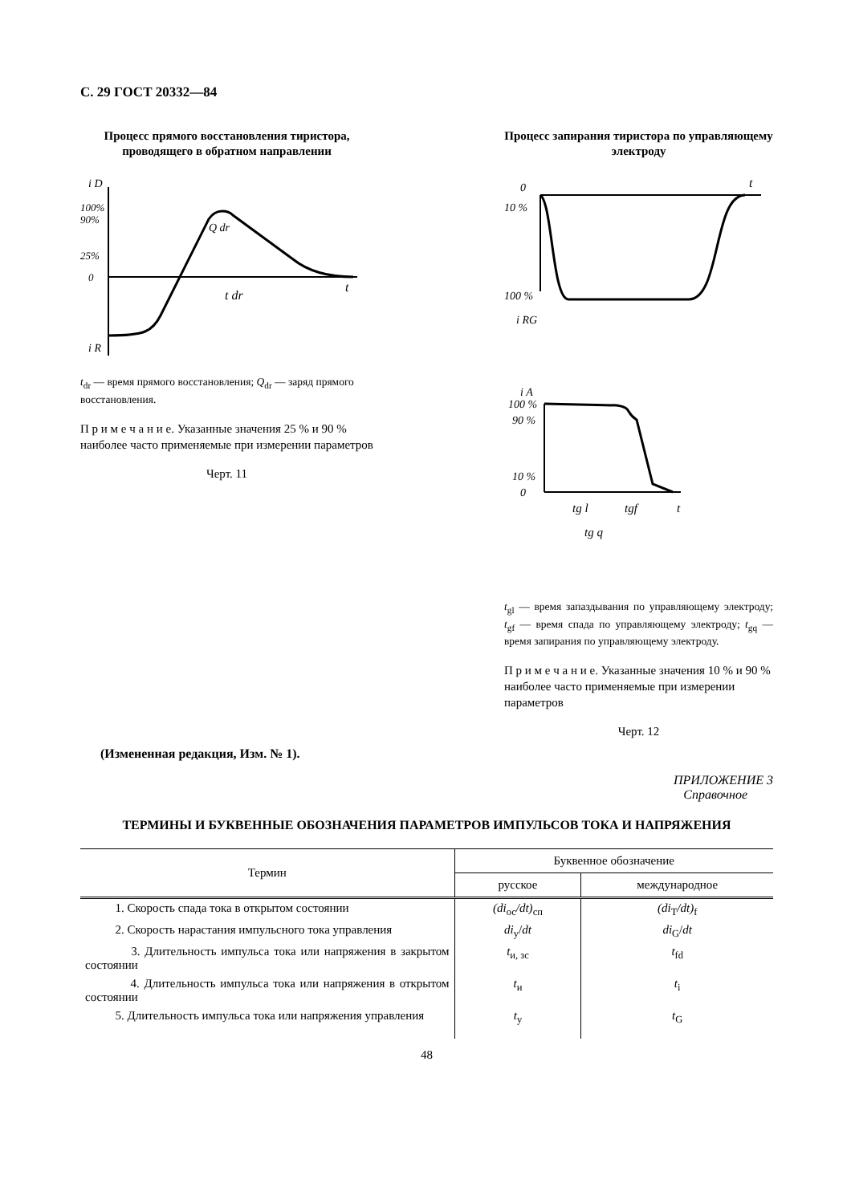С. 29 ГОСТ 20332—84
Процесс прямого восстановления тиристора, проводящего в обратном направлении
100%
90%
25%
0
i D
i R
Q dr
t dr
t
t<sub>dr</sub> — время прямого восстановления; Q<sub>dr</sub> — заряд прямого восстановления.
П р и м е ч а н и е. Указанные значения 25 % и 90 % наиболее часто применяемые при измерении параметров
Черт. 11
Процесс запирания тиристора по управляющему электроду
0
10 %
100 %
i RG
t
i A
100 %
90 %
10 %
0
tg l
tgf
t
tg q
t<sub>gl</sub> — время запаздывания по управляющему электроду; t<sub>gf</sub> — время спада по управляющему электроду; t<sub>gq</sub> — время запирания по управляющему электроду.
П р и м е ч а н и е. Указанные значения 10 % и 90 % наиболее часто применяемые при измерении параметров
Черт. 12
(Измененная редакция, Изм. № 1).
ПРИЛОЖЕНИЕ 3
Справочное
ТЕРМИНЫ И БУКВЕННЫЕ ОБОЗНАЧЕНИЯ ПАРАМЕТРОВ ИМПУЛЬСОВ ТОКА И НАПРЯЖЕНИЯ
| Термин | Буквенное обозначение | |
| --- | --- | --- |
| | русское | международное |
| 1. Скорость спада тока в открытом состоянии | (di<sub>ос</sub> /dt)<sub>сп</sub> | (di<sub>T</sub> /dt)<sub>f</sub> |
| 2. Скорость нарастания импульсного тока управления | di<sub>у</sub>/ dt | di<sub>G</sub>/ dt |
| 3. Длительность импульса тока или напряжения в закрытом состоянии | t<sub>и, зс</sub> | t<sub>fd</sub> |
| 4. Длительность импульса тока или напряжения в открытом состоянии | t<sub>и</sub> | t<sub>i</sub> |
| 5. Длительность импульса тока или напряжения управления | t<sub>у</sub> | t<sub>G</sub> |
48